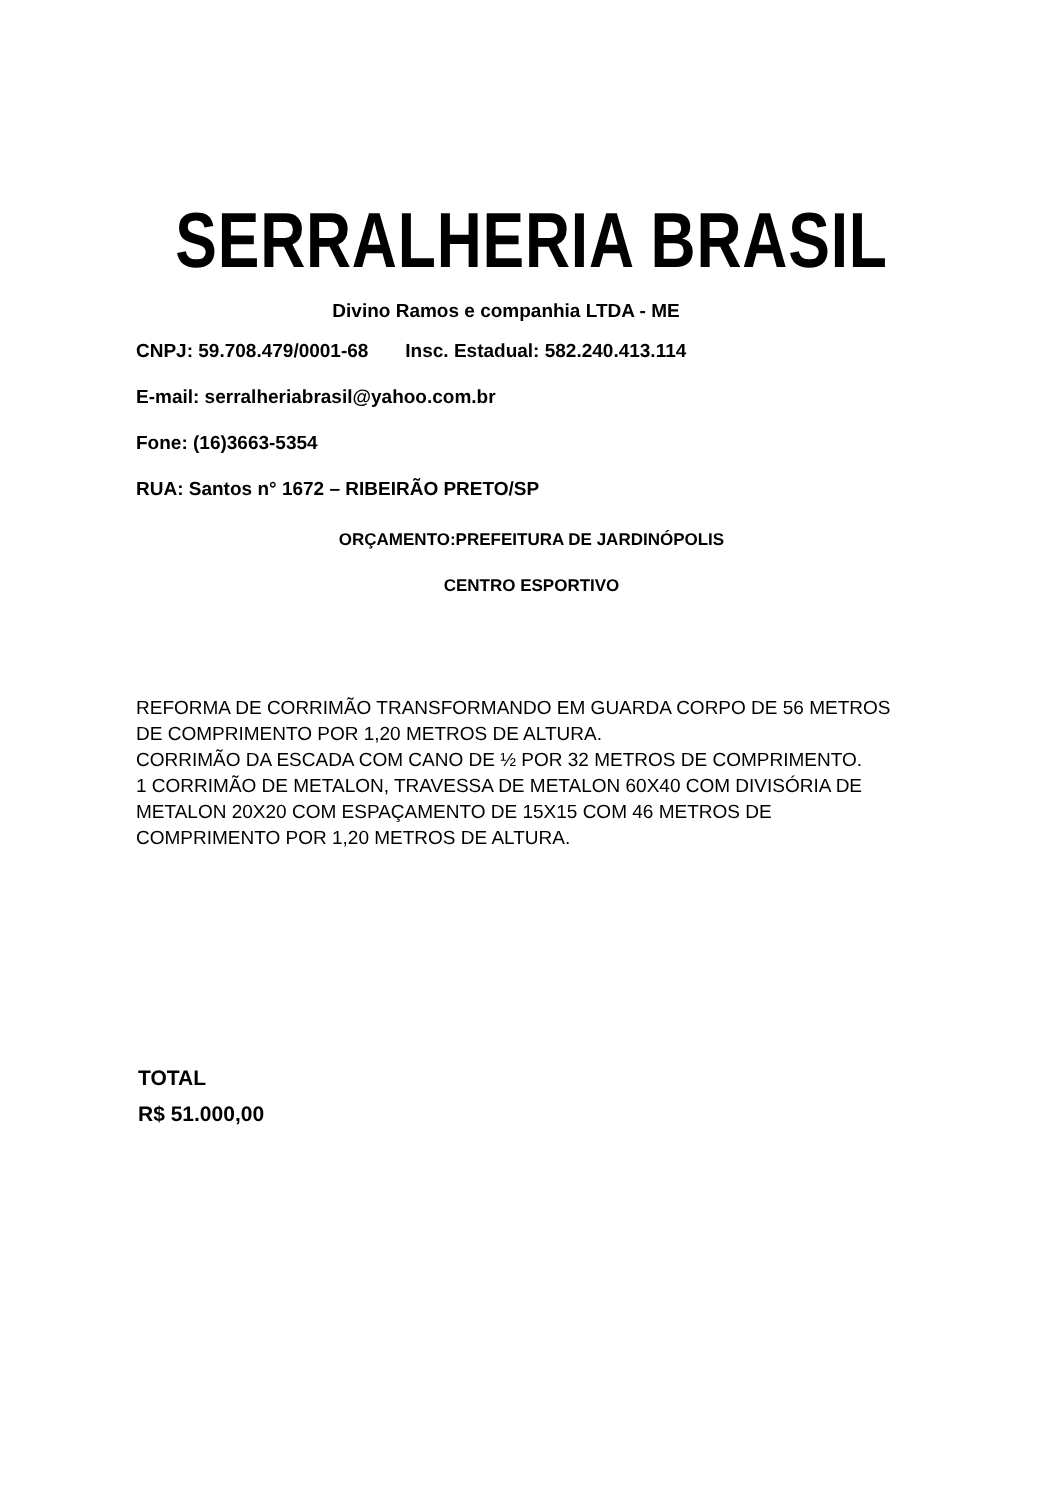SERRALHERIA BRASIL
Divino Ramos e companhia LTDA - ME
CNPJ: 59.708.479/0001-68 Insc. Estadual: 582.240.413.114
E-mail: serralheriabrasil@yahoo.com.br
Fone: (16)3663-5354
RUA: Santos n° 1672 – RIBEIRÃO PRETO/SP
ORÇAMENTO:PREFEITURA DE JARDINÓPOLIS
CENTRO ESPORTIVO
REFORMA DE CORRIMÃO TRANSFORMANDO EM GUARDA CORPO DE 56 METROS DE COMPRIMENTO POR 1,20 METROS DE ALTURA.
CORRIMÃO DA ESCADA COM CANO DE ½ POR 32 METROS DE COMPRIMENTO.
1 CORRIMÃO DE METALON, TRAVESSA DE METALON 60X40 COM DIVISÓRIA DE METALON 20X20 COM ESPAÇAMENTO DE 15X15 COM 46 METROS DE COMPRIMENTO POR 1,20 METROS DE ALTURA.
TOTAL
R$ 51.000,00